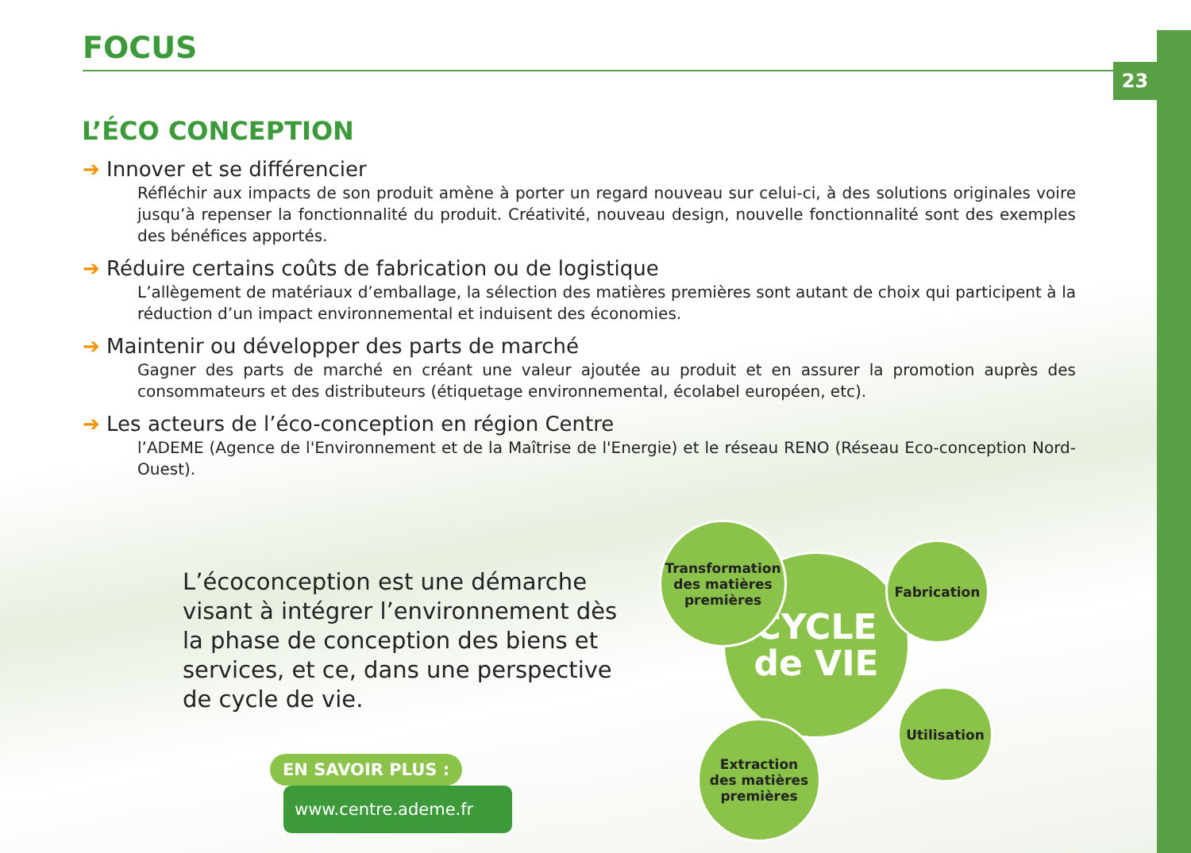23
FOCUS
L’ÉCO CONCEPTION
➔ Innover et se différencier
Réfléchir aux impacts de son produit amène à porter un regard nouveau sur celui-ci, à des solutions originales voire jusqu’à repenser la fonctionnalité du produit. Créativité, nouveau design, nouvelle fonctionnalité sont des exemples des bénéfices apportés.
➔ Réduire certains coûts de fabrication ou de logistique
L’allègement de matériaux d’emballage, la sélection des matières premières sont autant de choix qui participent à la réduction d’un impact environnemental et induisent des économies.
➔ Maintenir ou développer des parts de marché
Gagner des parts de marché en créant une valeur ajoutée au produit et en assurer la promotion auprès des consommateurs et des distributeurs (étiquetage environnemental, écolabel européen, etc).
➔ Les acteurs de l’éco-conception en région Centre
l’ADEME (Agence de l'Environnement et de la Maîtrise de l'Energie) et le réseau RENO (Réseau Eco-conception Nord-Ouest).
L’écoconception est une démarche visant à intégrer l’environnement dès la phase de conception des biens et services, et ce, dans une perspective de cycle de vie.
EN SAVOIR PLUS :
www.centre.ademe.fr
CYCLE
de VIE
Transformation
des matières
premières
Fabrication
Utilisation
Extraction
des matières
premières